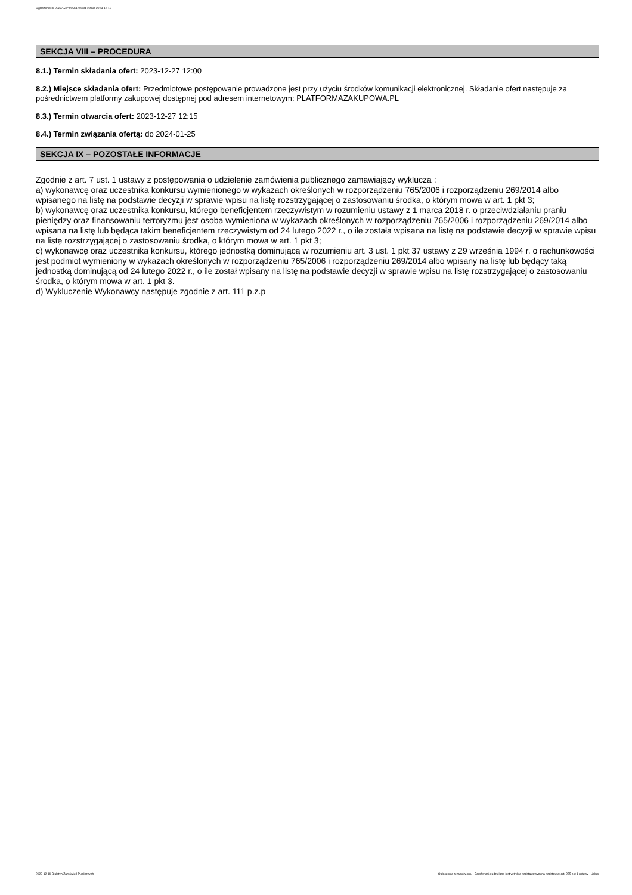Ogłoszenie nr 2023/BZP 00561756/01 z dnia 2023-12-19
SEKCJA VIII – PROCEDURA
8.1.) Termin składania ofert: 2023-12-27 12:00
8.2.) Miejsce składania ofert: Przedmiotowe postępowanie prowadzone jest przy użyciu środków komunikacji elektronicznej. Składanie ofert następuje za pośrednictwem platformy zakupowej dostępnej pod adresem internetowym: PLATFORMAZAKUPOWA.PL
8.3.) Termin otwarcia ofert: 2023-12-27 12:15
8.4.) Termin związania ofertą: do 2024-01-25
SEKCJA IX – POZOSTAŁE INFORMACJE
Zgodnie z art. 7 ust. 1 ustawy z postępowania o udzielenie zamówienia publicznego zamawiający wyklucza :
a) wykonawcę oraz uczestnika konkursu wymienionego w wykazach określonych w rozporządzeniu 765/2006 i rozporządzeniu 269/2014 albo wpisanego na listę na podstawie decyzji w sprawie wpisu na listę rozstrzygającej o zastosowaniu środka, o którym mowa w art. 1 pkt 3;
b) wykonawcę oraz uczestnika konkursu, którego beneficjentem rzeczywistym w rozumieniu ustawy z 1 marca 2018 r. o przeciwdziałaniu praniu pieniędzy oraz finansowaniu terroryzmu jest osoba wymieniona w wykazach określonych w rozporządzeniu 765/2006 i rozporządzeniu 269/2014 albo wpisana na listę lub będąca takim beneficjentem rzeczywistym od 24 lutego 2022 r., o ile została wpisana na listę na podstawie decyzji w sprawie wpisu na listę rozstrzygającej o zastosowaniu środka, o którym mowa w art. 1 pkt 3;
c) wykonawcę oraz uczestnika konkursu, którego jednostką dominującą w rozumieniu art. 3 ust. 1 pkt 37 ustawy z 29 września 1994 r. o rachunkowości jest podmiot wymieniony w wykazach określonych w rozporządzeniu 765/2006 i rozporządzeniu 269/2014 albo wpisany na listę lub będący taką jednostką dominującą od 24 lutego 2022 r., o ile został wpisany na listę na podstawie decyzji w sprawie wpisu na listę rozstrzygającej o zastosowaniu środka, o którym mowa w art. 1 pkt 3.
d) Wykluczenie Wykonawcy następuje zgodnie z art. 111 p.z.p
2023-12-19 Biuletyn Zamówień Publicznych Ogłoszenie o zamówieniu - Zamówienie udzielane jest w trybie podstawowym na podstawie: art. 275 pkt 1 ustawy - Usługi